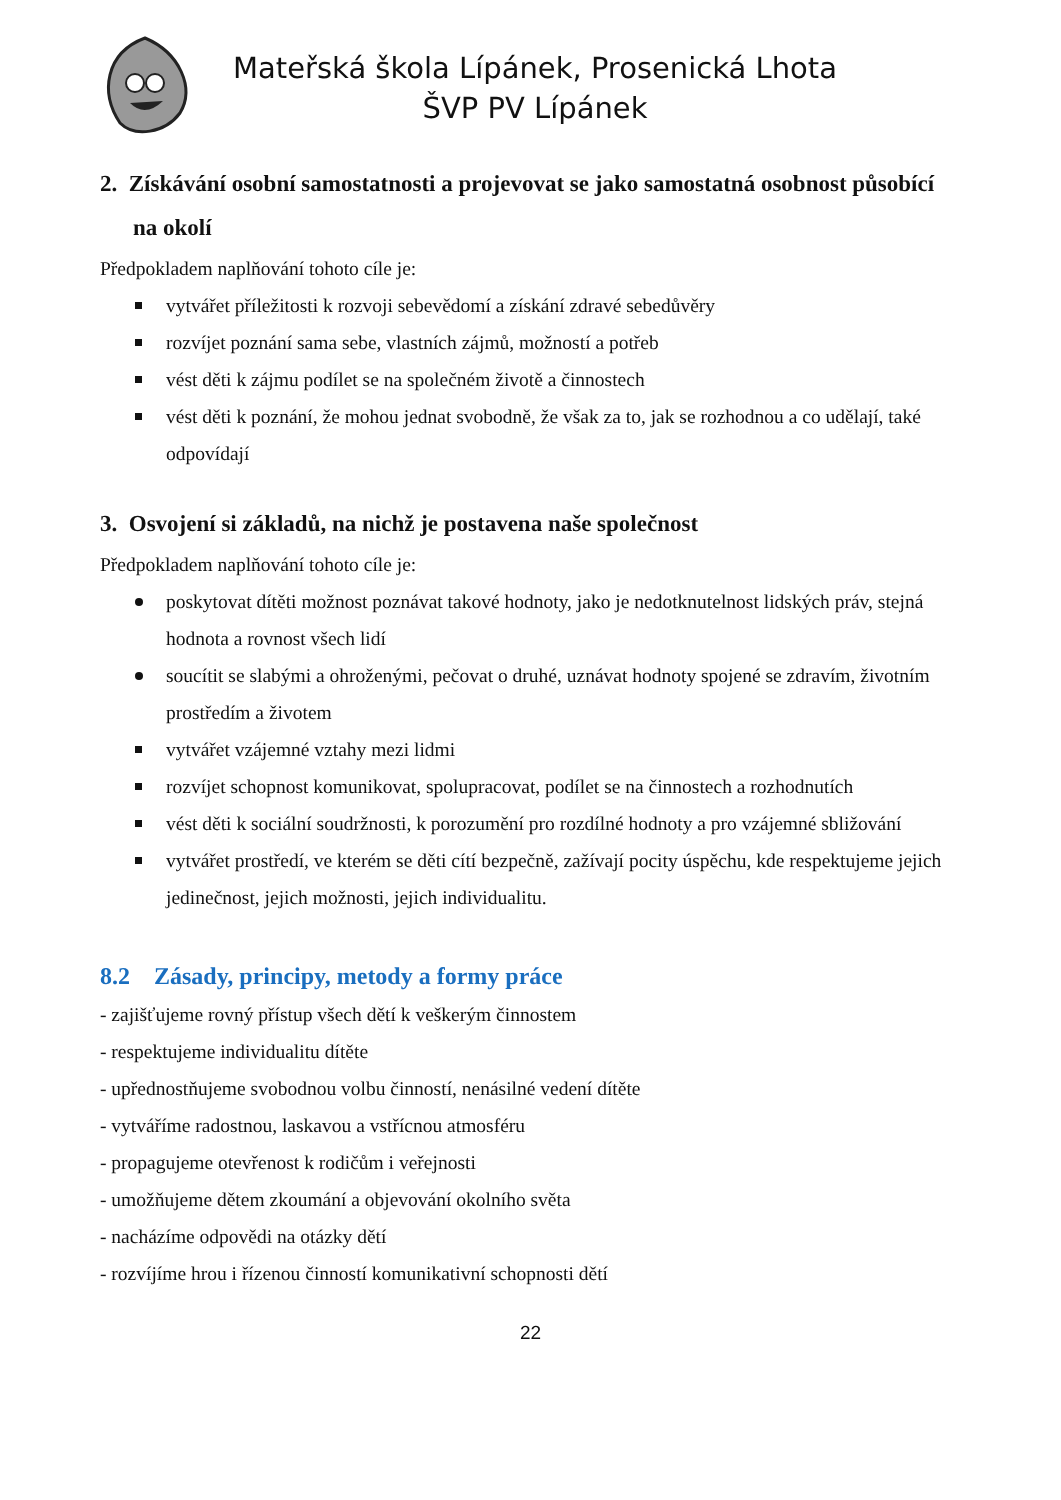Mateřská škola Lípánek, Prosenická Lhota
ŠVP PV Lípánek
2. Získávání osobní samostatnosti a projevovat se jako samostatná osobnost působící na okolí
Předpokladem naplňování tohoto cíle je:
vytvářet příležitosti k rozvoji sebevědomí a získání zdravé sebedůvěry
rozvíjet poznání sama sebe, vlastních zájmů, možností a potřeb
vést děti k zájmu podílet se na společném životě a činnostech
vést děti k poznání, že mohou jednat svobodně, že však za to, jak se rozhodnou a co udělají, také odpovídají
3. Osvojení si základů, na nichž je postavena naše společnost
Předpokladem naplňování tohoto cíle je:
poskytovat dítěti možnost poznávat takové hodnoty, jako je nedotknutelnost lidských práv, stejná hodnota a rovnost všech lidí
soucítit se slabými a ohroženými, pečovat o druhé, uznávat hodnoty spojené se zdravím, životním prostředím a životem
vytvářet vzájemné vztahy mezi lidmi
rozvíjet schopnost komunikovat, spolupracovat, podílet se na činnostech a rozhodnutích
vést děti k sociální soudržnosti, k porozumění pro rozdílné hodnoty a pro vzájemné sbližování
vytvářet prostředí, ve kterém se děti cítí bezpečně, zažívají pocity úspěchu, kde respektujeme jejich jedinečnost, jejich možnosti, jejich individualitu.
8.2 Zásady, principy, metody a formy práce
- zajišťujeme rovný přístup všech dětí k veškerým činnostem
- respektujeme individualitu dítěte
- upřednostňujeme svobodnou volbu činností, nenásilné vedení dítěte
- vytváříme radostnou, laskavou a vstřícnou atmosféru
- propagujeme otevřenost k rodičům i veřejnosti
- umožňujeme dětem zkoumání a objevování okolního světa
- nacházíme odpovědi na otázky dětí
- rozvíjíme hrou i řízenou činností komunikativní schopnosti dětí
22